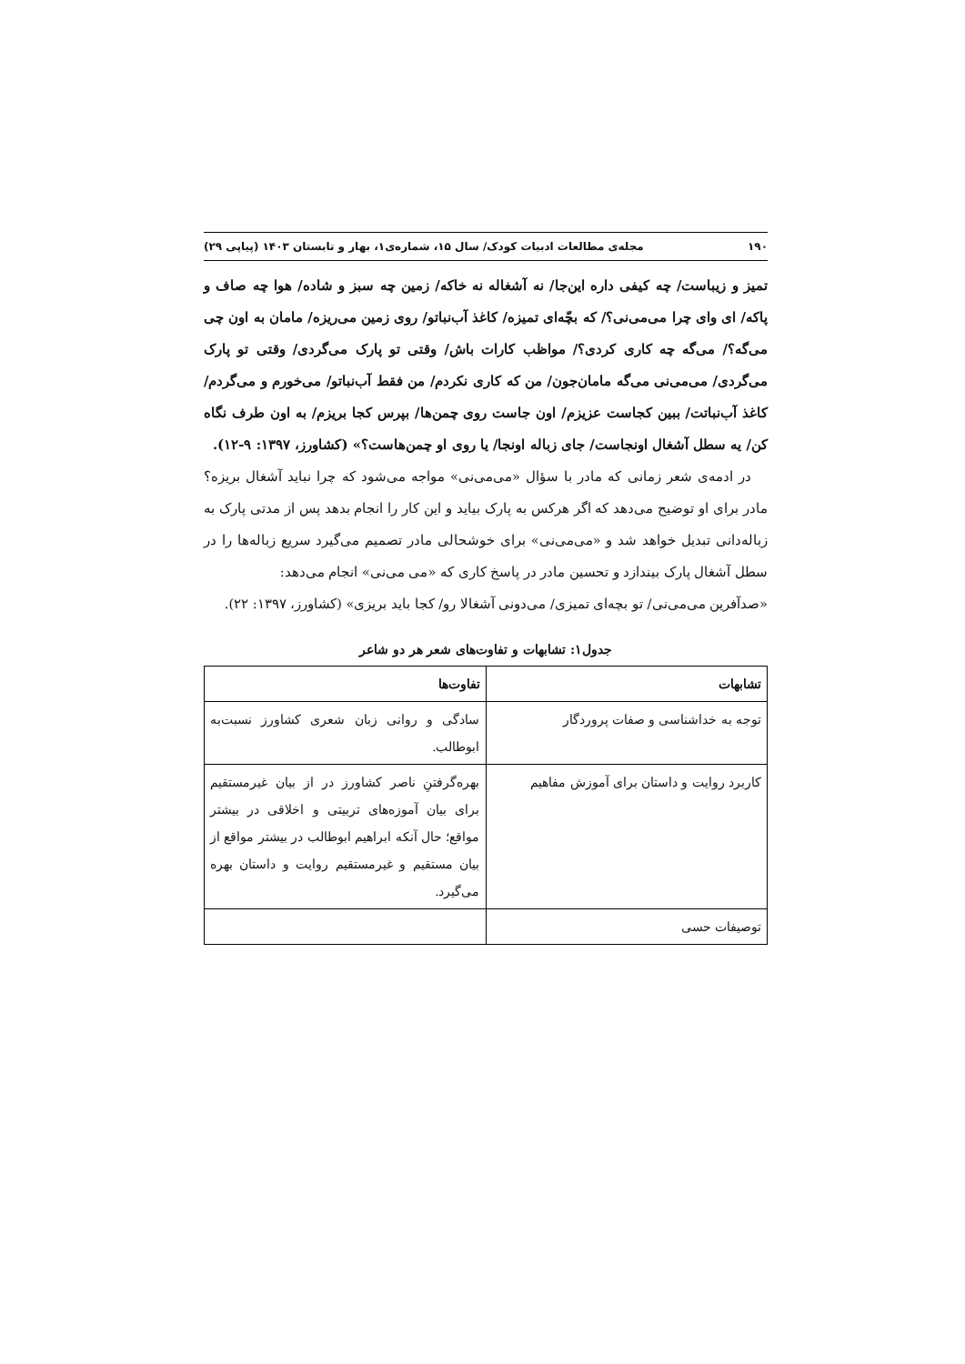۱۹۰ مجله‌ی مطالعات ادبیات کودک/ سال ۱۵، شماره‌ی۱، بهار و تابستان ۱۴۰۳ (پیاپی ۲۹)
تمیز و زیباست/ چه کیفی داره این‌جا/ نه آشغاله نه خاکه/ زمین چه سبز و شاده/ هوا چه صاف و پاکه/ ای وای چرا می‌می‌نی؟/ که بچّه‌ای تمیزه/ کاغذ آب‌نباتو/ روی زمین می‌ریزه/ مامان به اون چی می‌گه؟/ می‌گه چه کاری کردی؟/ مواظب کارات باش/ وقتی تو پارک می‌گردی/ وقتی تو پارک می‌گردی/ می‌می‌نی می‌گه مامان‌جون/ من که کاری نکردم/ من فقط آب‌نباتو/ می‌خورم و می‌گردم/ کاغذ آب‌نباتت/ ببین کجاست عزیزم/ اون جاست روی چمن‌ها/ بپرس کجا بریزم/ به اون طرف نگاه کن/ یه سطل آشغال اونجاست/ جای زباله اونجا/ یا روی او چمن‌هاست؟» (کشاورز، ۱۳۹۷: ۹-۱۲).
در ادمه‌ی شعر زمانی که مادر با سؤال «می‌می‌نی» مواجه می‌شود که چرا نباید آشغال بریزه؟ مادر برای او توضیح می‌دهد که اگر هرکس به پارک بیاید و این کار را انجام بدهد پس از مدتی پارک به زباله‌دانی تبدیل خواهد شد و «می‌می‌نی» برای خوشحالی مادر تصمیم می‌گیرد سریع زباله‌ها را در سطل آشغال پارک بیندازد و تحسین مادر در پاسخ کاری که «می می‌نی» انجام می‌دهد:
«صدآفرین می‌می‌نی/ تو بچه‌ای تمیزی/ می‌دونی آشغالا رو/ کجا باید بریزی» (کشاورز، ۱۳۹۷: ۲۲).
جدول۱: تشابهات و تفاوت‌های شعر هر دو شاعر
| تشابهات | تفاوت‌ها |
| --- | --- |
| توجه به خداشناسی و صفات پروردگار | سادگی و روانی زبان شعری کشاورز نسبت‌به ابوطالب. |
| کاربرد روایت و داستان برای آموزش مفاهیم | بهره‌گرفتنِ ناصر کشاورز در از بیان غیرمستقیم برای بیان آموزه‌های تربیتی و اخلاقی در بیشتر مواقع؛ حال آنکه ابراهیم ابوطالب در بیشتر مواقع از بیان مستقیم و غیرمستقیم روایت و داستان بهره می‌گیرد. |
| توصیفات حسی | |